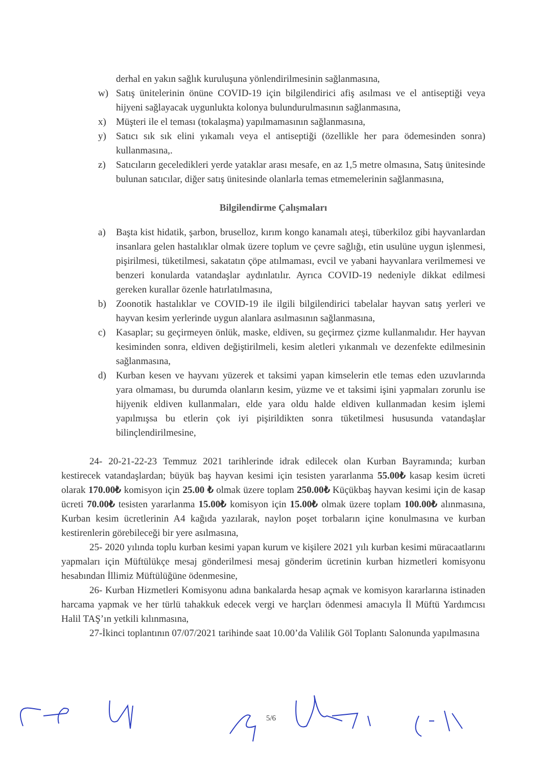derhal en yakın sağlık kuruluşuna yönlendirilmesinin sağlanmasına,
w) Satış ünitelerinin önüne COVID-19 için bilgilendirici afiş asılması ve el antiseptiği veya hijyeni sağlayacak uygunlukta kolonya bulundurulmasının sağlanmasına,
x) Müşteri ile el teması (tokalaşma) yapılmamasının sağlanmasına,
y) Satıcı sık sık elini yıkamalı veya el antiseptiği (özellikle her para ödemesinden sonra) kullanmasına,.
z) Satıcıların geceledikleri yerde yataklar arası mesafe, en az 1,5 metre olmasına, Satış ünitesinde bulunan satıcılar, diğer satış ünitesinde olanlarla temas etmemelerinin sağlanmasına,
Bilgilendirme Çalışmaları
a) Başta kist hidatik, şarbon, bruselloz, kırım kongo kanamalı ateşi, tüberkiloz gibi hayvanlardan insanlara gelen hastalıklar olmak üzere toplum ve çevre sağlığı, etin usulüne uygun işlenmesi, pişirilmesi, tüketilmesi, sakatatın çöpe atılmaması, evcil ve yabani hayvanlara verilmemesi ve benzeri konularda vatandaşlar aydınlatılır. Ayrıca COVID-19 nedeniyle dikkat edilmesi gereken kurallar özenle hatırlatılmasına,
b) Zoonotik hastalıklar ve COVID-19 ile ilgili bilgilendirici tabelalar hayvan satış yerleri ve hayvan kesim yerlerinde uygun alanlara asılmasının sağlanmasına,
c) Kasaplar; su geçirmeyen önlük, maske, eldiven, su geçirmez çizme kullanmalıdır. Her hayvan kesiminden sonra, eldiven değiştirilmeli, kesim aletleri yıkanmalı ve dezenfekte edilmesinin sağlanmasına,
d) Kurban kesen ve hayvanı yüzerek et taksimi yapan kimselerin etle temas eden uzuvlarında yara olmaması, bu durumda olanların kesim, yüzme ve et taksimi işini yapmaları zorunlu ise hijyenik eldiven kullanmaları, elde yara oldu halde eldiven kullanmadan kesim işlemi yapılmışsa bu etlerin çok iyi pişirildikten sonra tüketilmesi hususunda vatandaşlar bilinçlendirilmesine,
24- 20-21-22-23 Temmuz 2021 tarihlerinde idrak edilecek olan Kurban Bayramında; kurban kestirecek vatandaşlardan; büyük baş hayvan kesimi için tesisten yararlanma 55.00₺ kasap kesim ücreti olarak 170.00₺ komisyon için 25.00 ₺ olmak üzere toplam 250.00₺ Küçükbaş hayvan kesimi için de kasap ücreti 70.00₺ tesisten yararlanma 15.00₺ komisyon için 15.00₺ olmak üzere toplam 100.00₺ alınmasına, Kurban kesim ücretlerinin A4 kağıda yazılarak, naylon poşet torbaların içine konulmasına ve kurban kestirenlerin görebileceği bir yere asılmasına,
25- 2020 yılında toplu kurban kesimi yapan kurum ve kişilere 2021 yılı kurban kesimi müracaatlarını yapmaları için Müftülükçe mesaj gönderilmesi mesaj gönderim ücretinin kurban hizmetleri komisyonu hesabından İllimiz Müftülüğüne ödenmesine,
26- Kurban Hizmetleri Komisyonu adına bankalarda hesap açmak ve komisyon kararlarına istinaden harcama yapmak ve her türlü tahakkuk edecek vergi ve harçları ödenmesi amacıyla İl Müftü Yardımcısı Halil TAŞ’ın yetkili kılınmasına,
27-İkinci toplantının 07/07/2021 tarihinde saat 10.00’da Valilik Göl Toplantı Salonunda yapılmasına
5/6